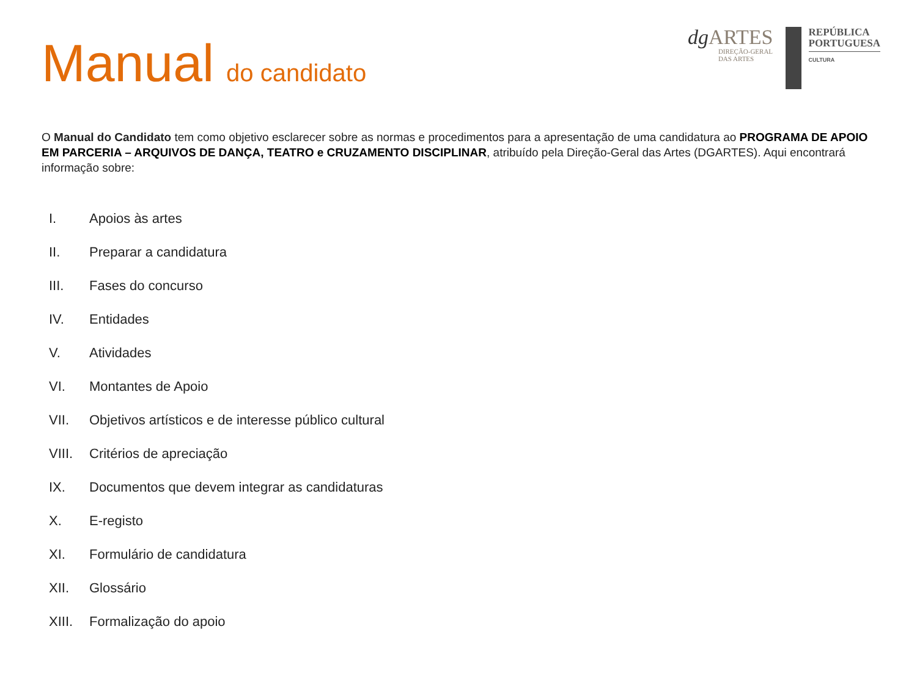Manual do candidato
dg ARTES
DIREÇÃO-GERAL
DAS ARTES
REPÚBLICA
PORTUGUESA
CULTURA
O Manual do Candidato tem como objetivo esclarecer sobre as normas e procedimentos para a apresentação de uma candidatura ao PROGRAMA DE APOIO EM PARCERIA – ARQUIVOS DE DANÇA, TEATRO e CRUZAMENTO DISCIPLINAR, atribuído pela Direção-Geral das Artes (DGARTES). Aqui encontrará informação sobre:
I. Apoios às artes
II. Preparar a candidatura
III. Fases do concurso
IV. Entidades
V. Atividades
VI. Montantes de Apoio
VII. Objetivos artísticos e de interesse público cultural
VIII. Critérios de apreciação
IX. Documentos que devem integrar as candidaturas
X. E-registo
XI. Formulário de candidatura
XII. Glossário
XIII. Formalização do apoio